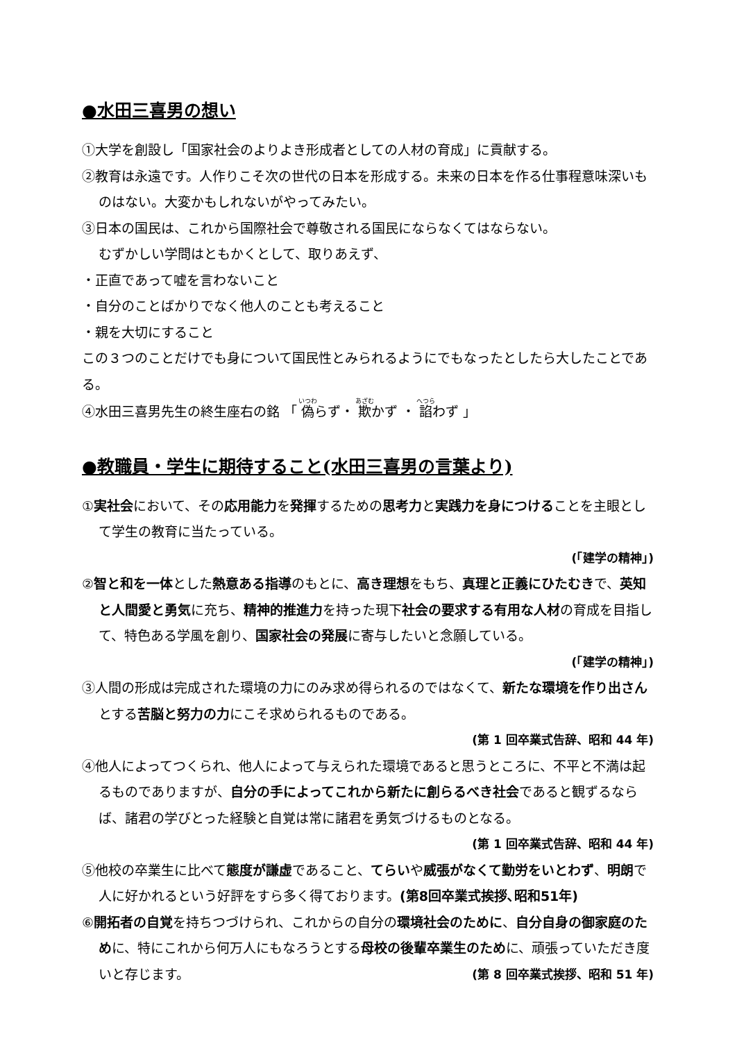●水田三喜男の想い
①大学を創設し「国家社会のよりよき形成者としての人材の育成」に貢献する。
②教育は永遠です。人作りこそ次の世代の日本を形成する。未来の日本を作る仕事程意味深いものはない。大変かもしれないがやってみたい。
③日本の国民は、これから国際社会で尊敬される国民にならなくてはならない。
むずかしい学問はともかくとして、取りあえず、
・正直であって嘘を言わないこと
・自分のことばかりでなく他人のことも考えること
・親を大切にすること
この３つのことだけでも身について国民性とみられるようにでもなったとしたら大したことである。
④水田三喜男先生の終生座右の銘 「 偽らず・ 欺かず ・ 諂わず 」
●教職員・学生に期待すること(水田三喜男の言葉より)
①実社会において、その応用能力を発揮するための思考力と実践力を身につけることを主眼として学生の教育に当たっている。
(「建学の精神」)
②智と和を一体とした熱意ある指導のもとに、高き理想をもち、真理と正義にひたむきで、英知と人間愛と勇気に充ち、精神的推進力を持った現下社会の要求する有用な人材の育成を目指して、特色ある学風を創り、国家社会の発展に寄与したいと念願している。
(「建学の精神」)
③人間の形成は完成された環境の力にのみ求め得られるのではなくて、新たな環境を作り出さんとする苦脳と努力の力にこそ求められるものである。
(第 1 回卒業式告辞、昭和 44 年)
④他人によってつくられ、他人によって与えられた環境であると思うところに、不平と不満は起るものでありますが、自分の手によってこれから新たに創らるべき社会であると観ずるならば、諸君の学びとった経験と自覚は常に諸君を勇気づけるものとなる。
(第 1 回卒業式告辞、昭和 44 年)
⑤他校の卒業生に比べて態度が謙虚であること、てらいや威張がなくて勤労をいとわず、明朗で人に好かれるという好評をすら多く得ております。(第8回卒業式挨拶､昭和51年)
⑥開拓者の自覚を持ちつづけられ、これからの自分の環境社会のために、自分自身の御家庭のために、特にこれから何万人にもなろうとする母校の後輩卒業生のために、頑張っていただき度いと存じます。 (第 8 回卒業式挨拶、昭和 51 年)